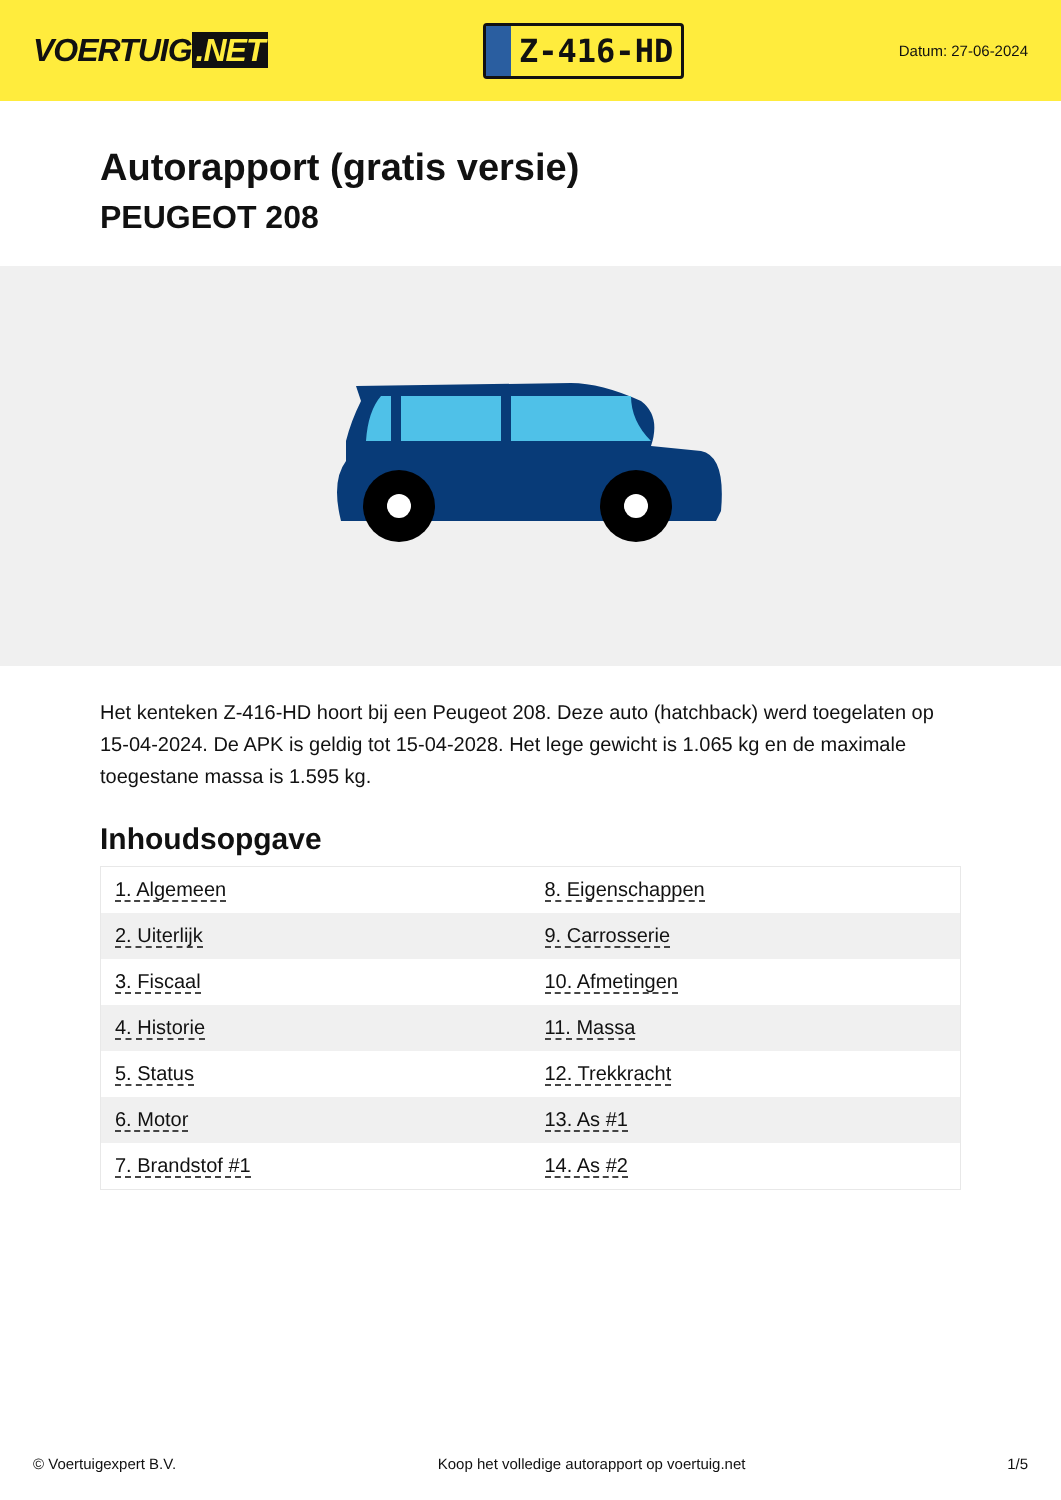VOERTUIG.NET
Z-416-HD
Datum: 27-06-2024
Autorapport (gratis versie)
PEUGEOT 208
Het kenteken Z-416-HD hoort bij een Peugeot 208. Deze auto (hatchback) werd toegelaten op 15-04-2024. De APK is geldig tot 15-04-2028. Het lege gewicht is 1.065 kg en de maximale toegestane massa is 1.595 kg.
Inhoudsopgave
| 1. Algemeen | 8. Eigenschappen |
| 2. Uiterlijk | 9. Carrosserie |
| 3. Fiscaal | 10. Afmetingen |
| 4. Historie | 11. Massa |
| 5. Status | 12. Trekkracht |
| 6. Motor | 13. As #1 |
| 7. Brandstof #1 | 14. As #2 |
© Voertuigexpert B.V. Koop het volledige autorapport op voertuig.net 1/5